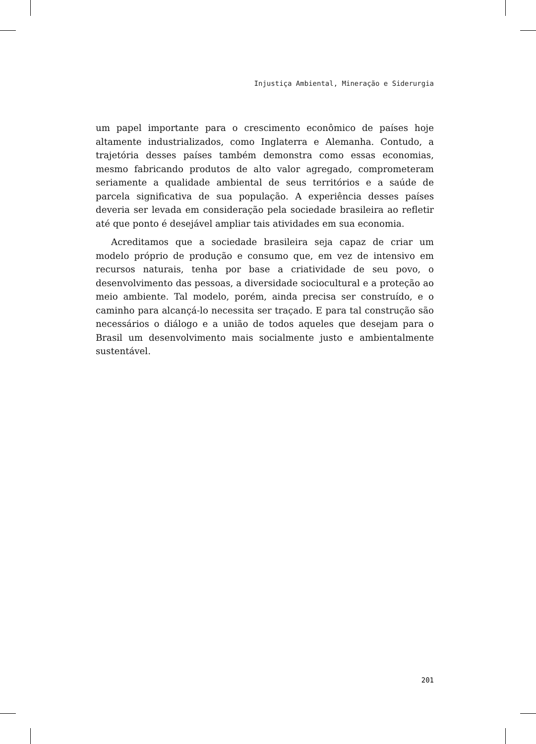Injustiça Ambiental, Mineração e Siderurgia
um papel importante para o crescimento econômico de países hoje altamente industrializados, como Inglaterra e Alemanha. Contudo, a trajetória desses países também demonstra como essas economias, mesmo fabricando produtos de alto valor agregado, comprometeram seriamente a qualidade ambiental de seus territórios e a saúde de parcela significativa de sua população. A experiência desses países deveria ser levada em consideração pela sociedade brasileira ao refletir até que ponto é desejável ampliar tais atividades em sua economia.
Acreditamos que a sociedade brasileira seja capaz de criar um modelo próprio de produção e consumo que, em vez de intensivo em recursos naturais, tenha por base a criatividade de seu povo, o desenvolvimento das pessoas, a diversidade sociocultural e a proteção ao meio ambiente. Tal modelo, porém, ainda precisa ser construído, e o caminho para alcançá-lo necessita ser traçado. E para tal construção são necessários o diálogo e a união de todos aqueles que desejam para o Brasil um desenvolvimento mais socialmente justo e ambientalmente sustentável.
201